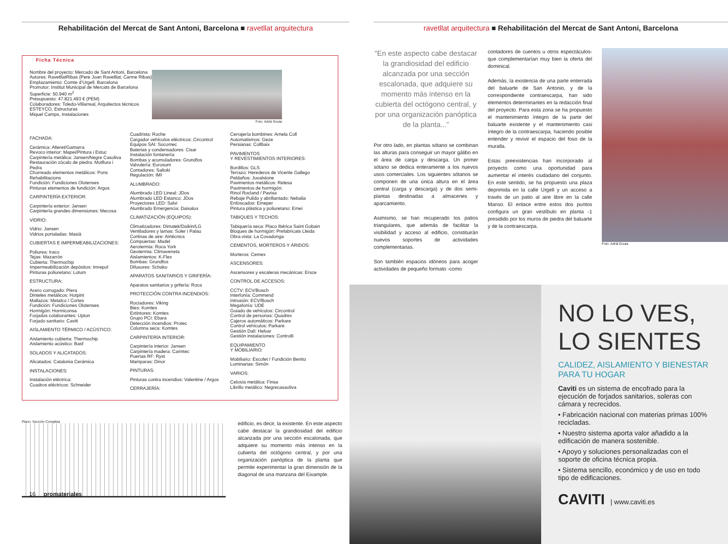Rehabilitación del Mercat de Sant Antoni, Barcelona ■ ravetllat arquitectura
Ficha Técnica
Nombre del proyecto: Mercado de Sant Antoni, Barcelona
Autores: RavetllatRibas (Pere Joan Ravetllat, Carme Ribas)
Emplazamiento: Comte d’Urgell. Barcelona
Promotor: Institut Municipal de Mercats de Barcelona
Superficie: 50.940 m<sup>2</sup>
Presupuesto: 47.821.493 € (PEM)
Colaboradores: Toledo-Villarreal, Arquitectos técnicos
ESTEYCO, Estructuras
Miquel Camps, Instalaciones
Foto: Adrià Goula
FACHADA:
Cerámica: Alteret/Gamarra
Revoco interior: Mapei/Pintura i Estuc
Carpintería metálica: Jansen/Negre Casoliva
Restauración zócalo de piedra: Motllura i Pedra
Chorreado elementos metálicos: Pons Rehabilitacions
Fundición: Fundiciones Olotenses
Pinturas elementos de fundición: Argos
CARPINTERÍA EXTERIOR:
Carpintería exterior: Jansen
Carpintería grandes dimensiones: Mecosa
VIDRIO:
Vidrio: Jansen
Vidrios portaladas: Masià
CUBIERTAS E IMPERMEABILIZACIONES:
Poliurea: Iraco
Tejas: Mazarrón
Cubierta: Thermochip
Impermeabilización depósitos: Imrepol
Pinturas poliuretano: Lotum
ESTRUCTURA:
Acero corrugado: Piera
Dinteles metálicos: Hotpint
Mallazos: Metalco / Cortes
Fundición: Fundiciones Olotenses
Hormigón: Hormiconsa
Forjados colaborantes: Upton
Forjado sanitario: Caviti
AISLAMIENTO TÉRMICO / ACÚSTICO:
Aislamiento cubierta: Thermochip
Aislamiento acústico: Basf
SOLADOS Y ALICATADOS:
Alicatados: Catalonia Cerámica
INSTALACIONES:
Instalación eléctrica:
Cuadros eléctricos: Schneider
Cuadrista: Roche
Cargador vehículos eléctricos: Circontrol
Equipos SAI: Socomec
Baterias y condensadores: Cisar
Instalación fontanería:
Bombas y acumuladores: Grundfos
Valvulería: Eurosum
Contadores: Saltoki
Regulación: IMI
ALUMBRADO:
Alumbrado LED Lineal: JDos
Alumbrado LED Estanco: JDos
Proyectores LED: Salvi
Alumbrado Emergencia: Daisalux
CLIMATIZACIÓN (EQUIPOS):
Climatizadores: Dimatek/Daikin/LG
Ventiladores y lamas: Soler i Palau
Cortinas de aire: Airtécnics
Compuertas: Madel
Aerotermia: Roca York
Geotermia: Climaveneta
Aislamientos: K-Flex
Bombas: Grundfos
Difusores: Schako
APARATOS SANITARIOS Y GRIFERÍA:
Aparatos sanitarios y grifería: Roca
PROTECCIÓN CONTRA INCENDIOS:
Rociadores: Viking
Bies: Komtes
Extintores: Komtes
Grupo PCI: Ebara
Detección incendios: Protec
Columna seca: Komtes
CARPINTERÍA INTERIOR:
Carpintería interior: Jansen
Carpintería madera: Carintec
Puertas RF: Ryst
Mamparas: Dinor
PINTURAS:
Pinturas contra incendios: Valentine / Argos
CERRAJERÍA:
Cerrajería bombines: Arnela Coll
Automatismos: Geze
Persianas: Collbaix
PAVIMENTOS
Y REVESTIMIENTOS INTERIORES:
Bordillos: GLS
Terrazo: Herederos de Vicente Gallego
Peldaños: Juvalstone
Pavimentos metálicos: Relesa
Pavimentos de hormigón:
Rinol Rocland / Pavisa
Rebaje Pulido y abrillantado: Nebalia
Enfoscados: Emeper
Pintura plástica y poliuretano: Emei
TABIQUES Y TECHOS:
Tabiquería seca: Placo Ibérica Saint Gobain
Bloques de hormigón: Prefabricats Lleida
Obra vista: La Covadonga
CEMENTOS, MORTEROS Y ÁRIDOS:
Morteros: Cemex
ASCENSORES:
Ascensores y escaleras mecánicas: Ersce
CONTROL DE ACCESOS:
CCTV: ECV/Bosch
Interfonía: Commend
Intrusión: ECV/Bosch
Megafonía: UDE
Guiado de vehículos: Circontrol
Control de personas: Quadrex
Cajeros automáticos: Parkare
Control vehículos: Parkare
Gestión Dali: Helvar
Gestión instalaciones: Controlli
EQUIPAMIENTO
Y MOBILIARIO:
Mobiliario: Escofet / Fundición Benito
Luminarias: Simón
VARIOS:
Celosía metálica: Finsa
Librillo metálico: Negrecasaoliva
Plano: Sección Completa
edificio, es decir, la existente. En este aspecto cabe destacar la grandiosidad del edificio alcanzada por una sección escalonada, que adquiere su momento más intenso en la cubierta del octógono central, y por una organización panóptica de la planta que permite experimentar la gran dimensión de la diagonal de una manzana del Eixample.
16 promateriales
ravetllat arquitectura ■ Rehabilitación del Mercat de Sant Antoni, Barcelona
“En este aspecto cabe destacar la grandiosidad del edificio alcanzada por una sección escalonada, que adquiere su momento más intenso en la cubierta del octógono central, y por una organización panóptica de la planta...”
Por otro lado, en plantas sótano se combinan las alturas para conseguir un mayor gálibo en el área de carga y descarga. Un primer sótano se dedica enteramente a los nuevos usos comerciales. Los siguientes sótanos se componen de una única altura en el área central (carga y descarga) y de dos semi-plantas destinadas a almacenes y aparcamiento.
Asimismo, se han recuperado los patios triangulares, que además de facilitar la visibilidad y acceso al edificio, constituirán nuevos soportes de actividades complementarias.
Son también espacios idóneos para acoger actividades de pequeño formato -como
contadores de cuentos u otros espectáculos- que complementarían muy bien la oferta del dominical.
Además, la existencia de una parte enterrada del baluarte de San Antonio, y de la correspondiente contraescarpa, han sido elementos determinantes en la redacción final del proyecto. Para esta zona se ha propuesto el mantenimiento íntegro de la parte del baluarte existente y el mantenimiento casi íntegro de la contraescarpa, haciendo posible entender y revivir el espacio del foso de la muralla.
Estas preexistencias han incorporado al proyecto como una oportunidad para aumentar el interés ciudadano del conjunto. En este sentido, se ha propuesto una plaza deprimida en la calle Urgell y un acceso a través de un patio al aire libre en la calle Manso. El enlace entre estos dos puntos configura un gran vestíbulo en planta -1 presidido por los muros de piedra del baluarte y de la contraescarpa.
Foto: Adrià Goula
NO LO VES,
LO SIENTES
CALIDEZ, AISLAMIENTO Y BIENESTAR
PARA TU HOGAR
Caviti es un sistema de encofrado para la ejecución de forjados sanitarios, soleras con cámara y recrecidos.
• Fabricación nacional con materias primas 100% recicladas.
• Nuestro sistema aporta valor añadido a la edificación de manera sostenible.
• Apoyo y soluciones personalizadas con el soporte de oficina técnica propia.
• Sistema sencillo, económico y de uso en todo tipo de edificaciones.
CAVITI | www.caviti.es